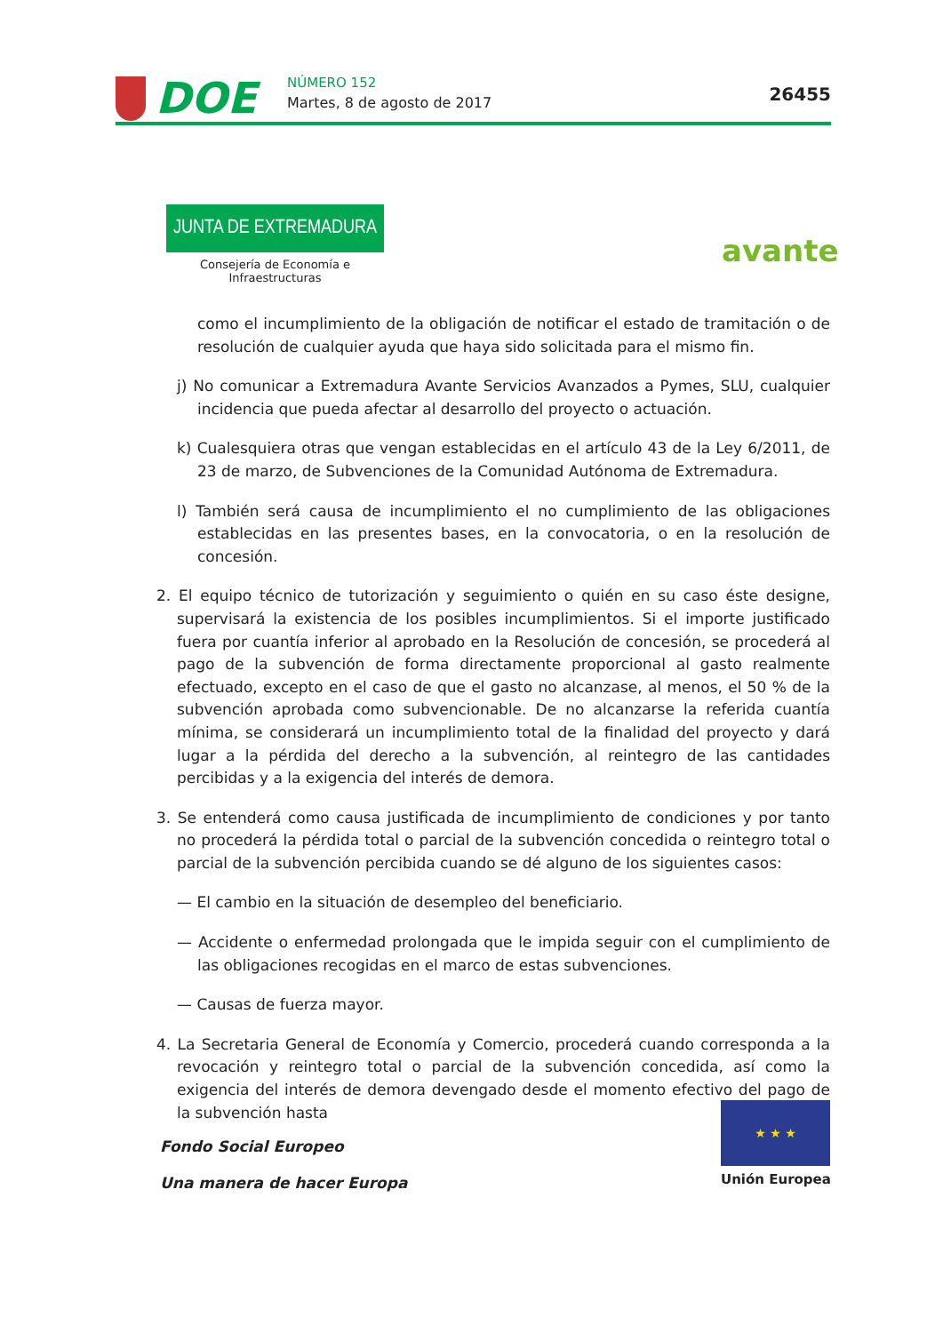DOE NÚMERO 152
Martes, 8 de agosto de 2017 26455
JUNTA DE EXTREMADURA
Consejería de Economía e Infraestructuras
avante
como el incumplimiento de la obligación de notificar el estado de tramitación o de resolución de cualquier ayuda que haya sido solicitada para el mismo fin.
j) No comunicar a Extremadura Avante Servicios Avanzados a Pymes, SLU, cualquier incidencia que pueda afectar al desarrollo del proyecto o actuación.
k) Cualesquiera otras que vengan establecidas en el artículo 43 de la Ley 6/2011, de 23 de marzo, de Subvenciones de la Comunidad Autónoma de Extremadura.
l) También será causa de incumplimiento el no cumplimiento de las obligaciones establecidas en las presentes bases, en la convocatoria, o en la resolución de concesión.
2. El equipo técnico de tutorización y seguimiento o quién en su caso éste designe, supervisará la existencia de los posibles incumplimientos. Si el importe justificado fuera por cuantía inferior al aprobado en la Resolución de concesión, se procederá al pago de la subvención de forma directamente proporcional al gasto realmente efectuado, excepto en el caso de que el gasto no alcanzase, al menos, el 50 % de la subvención aprobada como subvencionable. De no alcanzarse la referida cuantía mínima, se considerará un incumplimiento total de la finalidad del proyecto y dará lugar a la pérdida del derecho a la subvención, al reintegro de las cantidades percibidas y a la exigencia del interés de demora.
3. Se entenderá como causa justificada de incumplimiento de condiciones y por tanto no procederá la pérdida total o parcial de la subvención concedida o reintegro total o parcial de la subvención percibida cuando se dé alguno de los siguientes casos:
— El cambio en la situación de desempleo del beneficiario.
— Accidente o enfermedad prolongada que le impida seguir con el cumplimiento de las obligaciones recogidas en el marco de estas subvenciones.
— Causas de fuerza mayor.
4. La Secretaria General de Economía y Comercio, procederá cuando corresponda a la revocación y reintegro total o parcial de la subvención concedida, así como la exigencia del interés de demora devengado desde el momento efectivo del pago de la subvención hasta
Fondo Social Europeo
Una manera de hacer Europa
★ ★ ★
Unión Europea